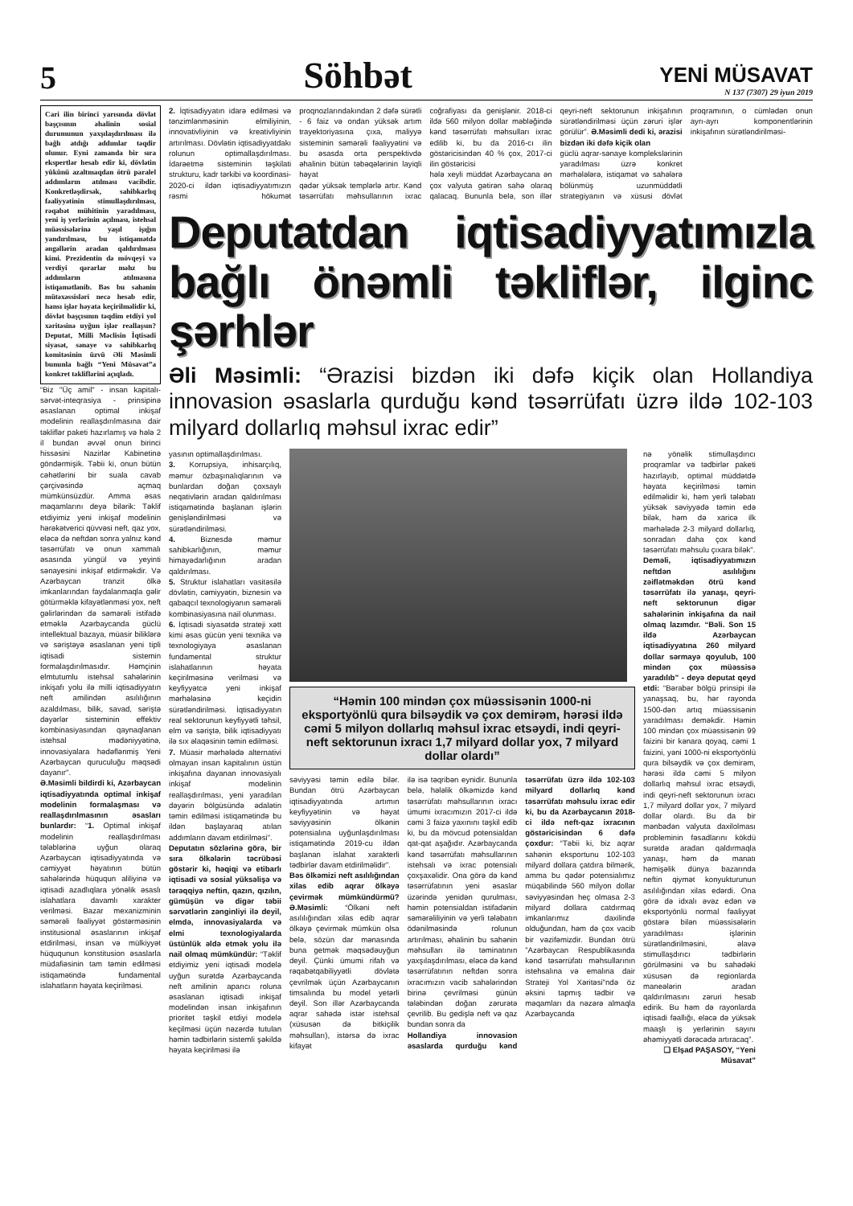5
Söhbət
YENİ MÜSAVAT
N 137 (7307) 29 iyun 2019
Cari ilin birinci yarısında dövlət başçısının əhalinin sosial durumunun yaxşılaşdırılması ilə bağlı atdığı addımlar təqdir olunur. Eyni zamanda bir sıra ekspertlər hesab edir ki, dövlətin yükünü azaltmaqdan ötrü paralel addımların atılması vacibdir. Konkretləşdirsək, sahibkarlıq fəaliyyətinin stimullaşdırılması, rəqabət mühitinin yaradılması, yeni iş yerlərinin açılması, istehsal müəssisələrinə yaşıl işığın yandırılması, bu istiqamətdə əngəllərin aradan qaldırılması kimi. Prezidentin də mövqeyi və verdiyi qərarlar məhz bu addımların atılmasına istiqamətlənib. Bəs bu sahənin mütəxəssisləri necə hesab edir, hansı işlər həyata keçirilməlidir ki, dövlət başçısının təqdim etdiyi yol xəritəsinə uyğun işlər reallaşsın? Deputat, Milli Məclisin İqtisadi siyasət, sənaye və sahibkarlıq komitəsinin üzvü Əli Məsimli bununla bağlı “Yeni Müsavat”a konkret təkliflərini açıqladı.
“Biz "Üç amil" - insan kapitalı-sərvət-inteqrasiya - prinsipinə əsaslanan optimal inkişaf modelinin reallaşdırılmasına dair təkliflər paketi hazırlamış və hələ 2 il bundan əvvəl onun birinci hissəsini Nazirlər Kabinetinə göndərmişik. Təbii ki, onun bütün cəhətlərini bir suala cavab çərçivəsində açmaq mümkünsüzdür. Amma əsas məqamlarını deyə bilərik: Təklif etdiyimiz yeni inkişaf modelinin hərəkətverici qüvvəsi neft, qaz yox, eləcə də neftdən sonra yalnız kənd təsərrüfatı və onun xammalı əsasında yüngül və yeyinti sənayesini inkişaf etdirməkdir. Və Azərbaycan tranzit ölkə imkanlarından faydalanmaqla gəlir götürməklə kifayətlənməsi yox, neft gəlirlərindən də səmərəli istifadə etməklə Azərbaycanda güclü intellektual bazaya, müasir biliklərə və səriştəyə əsaslanan yeni tipli iqtisadi sistemin formalaşdırılmasıdır. Həmçinin elmtutumlu istehsal sahələrinin inkişafı yolu ilə milli iqtisadiyyatın neft amilindən asılılığının azaldılması, bilik, savad, səriştə dəyərlər sisteminin effektiv kombinasiyasından qaynaqlanan istehsal mədəniyyətinə, innovasiyalara hədəflənmiş Yeni Azərbaycan quruculuğu məqsədi dayanır".
Ə.Məsimli bildirdi ki, Azərbaycan iqtisadiyyatında optimal inkişaf modelinin formalaşması və reallaşdırılmasının əsasları bunlardır: “1. Optimal inkişaf modelinin reallaşdırılması tələblərinə uyğun olaraq Azərbaycan iqtisadiyyatında və cəmiyyət həyatının bütün sahələrində hüququn aliliyinə və iqtisadi azadlıqlara yönəlik əsaslı islahatlara davamlı xarakter verilməsi. Bazar mexanizminin səmərəli fəaliyyət göstərməsinin institusional əsaslarının inkişaf etdirilməsi, insan və mülkiyyət hüququnun konstitusion əsaslarla müdafiəsinin tam təmin edilməsi istiqamətində fundamental islahatların həyata keçirilməsi.
2. İqtisadiyyatın idarə edilməsi və tənzimlənməsinin elmiliyinin, innovativliyinin və kreativliyinin artırılması. Dövlətin iqtisadiyyatdakı rolunun optimallaşdırılması. İdarəetmə sisteminin təşkilati strukturu, kadr tərkibi və koordinasi-
2020-ci ildən iqtisadiyyatımızın rəsmi hökumət proqnozlarındakından 2 dəfə sürətli - 6 faiz və ondan yüksək artım trayektoriyasına çıxa, maliyyə sisteminin səmərəli fəaliyyətini və bu əsasda orta perspektivdə əhalinin bütün təbəqələrinin layiqli həyat
qədər yüksək templərlə artır. Kənd təsərrüfatı məhsullarının ixrac coğrafiyası da genişlənir. 2018-ci ildə 560 milyon dollar məbləğində kənd təsərrüfatı məhsulları ixrac edilib ki, bu da 2016-cı ilin göstəricisindən 40 % çox, 2017-ci ilin göstəricisi
hələ xeyli müddət Azərbaycana ən çox valyuta gətirən sahə olaraq qalacaq. Bununla belə, son illər qeyri-neft sektorunun inkişafının sürətləndirilməsi üçün zəruri işlər görülür”. Ə.Məsimli dedi ki, ərazisi bizdən iki dəfə kiçik olan
güclü aqrar-sənaye komplekslərinin yaradılması üzrə konkret mərhələlərə, istiqamət və sahələrə bölünmüş uzunmüddətli strategiyanın və xüsusi dövlət proqramının, o cümlədən onun ayrı-ayrı komponentlərinin inkişafının sürətləndirilməsi-
Deputatdan iqtisadiyyatımızla bağlı önəmli təkliflər, ilginc şərhlər
Əli Məsimli: “Ərazisi bizdən iki dəfə kiçik olan Hollandiya innovasion əsaslarla qurduğu kənd təsərrüfatı üzrə ildə 102-103 milyard dollarlıq məhsul ixrac edir”
yasının optimallaşdırılması.
3. Korrupsiya, inhisarçılıq, məmur özbaşınalıqlarının və bunlardan doğan çoxsaylı neqativlərin aradan qaldırılması istiqamətində başlanan işlərin genişləndirilməsi və sürətləndirilməsi.
4. Biznesdə məmur sahibkarlığının, məmur himayədarlığının aradan qaldırılması.
5. Struktur islahatları vasitəsilə dövlətin, cəmiyyətin, biznesin və qabaqcıl texnologiyanın səmərəli kombinasiyasına nail olunması.
6. İqtisadi siyasətdə strateji xətt kimi əsas gücün yeni texnika və texnologiyaya əsaslanan fundamental struktur islahatlarının həyata keçirilməsinə verilməsi və keyfiyyətcə yeni inkişaf mərhələsinə keçidin sürətləndirilməsi. İqtisadiyyatın real sektorunun keyfiyyətli təhsil, elm və səriştə, bilik iqtisadiyyatı ilə sıx əlaqəsinin təmin edilməsi.
7. Müasir mərhələdə alternativi olmayan insan kapitalının üstün inkişafına dayanan innovasiyalı inkişaf modelinin reallaşdırılması, yeni yaradılan dəyərin bölgüsündə ədalətin təmin edilməsi istiqamətində bu ildən başlayaraq atılan addımların davam etdirilməsi".
Deputatın sözlərinə görə, bir sıra ölkələrin təcrübəsi göstərir ki, həqiqi və etibarlı iqtisadi və sosial yüksəlişə və tərəqqiyə neftin, qazın, qızılın, gümüşün və digər təbii sərvətlərin zənginliyi ilə deyil, elmdə, innovasiyalarda və elmi texnologiyalarda üstünlük əldə etmək yolu ilə nail olmaq mümkündür: “Təklif etdiyimiz yeni iqtisadi modelə uyğun surətdə Azərbaycanda neft amilinin aparıcı roluna əsaslanan iqtisadi inkişaf modelindən insan inkişafının prioritet təşkil etdiyi modelə keçilməsi üçün nəzərdə tutulan həmin tədbirlərin sistemli şəkildə həyata keçirilməsi ilə
“Həmin 100 mindən çox müəssisənin 1000-ni eksportyönlü qura bilsəydik və çox demirəm, hərəsi ildə cəmi 5 milyon dollarlıq məhsul ixrac etsəydi, indi qeyri-neft sektorunun ixracı 1,7 milyard dollar yox, 7 milyard dollar olardı”
səviyyəsi təmin edilə bilər. Bundan ötrü Azərbaycan iqtisadiyyatında artımın keyfiyyətinin və həyat səviyyəsinin ölkənin potensialına uyğunlaşdırılması istiqamətində 2019-cu ildən başlanan islahat xarakterli tədbirlər davam etdirilməlidir”.
Bəs ölkəmizi neft asılılığından xilas edib aqrar ölkəyə çevirmək mümkündürmü? Ə.Məsimli: “Ölkəni neft asılılığından xilas edib aqrar ölkəyə çevirmək mümkün olsa belə, sözün dar mənasında buna getmək məqsədəuyğun deyil. Çünki ümumi rifah və rəqabətqabiliyyətli dövlətə çevrilmək üçün Azərbaycanın timsalında bu model yetərli deyil. Son illər Azərbaycanda aqrar sahədə istər istehsal (xüsusən də bitkiçilik məhsulları), istərsə də ixrac kifayət
ilə isə təqribən eynidir. Bununla belə, hələlik ölkəmizdə kənd təsərrüfatı məhsullarının ixracı ümumi ixracımızın 2017-ci ildə cəmi 3 faizə yaxınını təşkil edib ki, bu da mövcud potensialdan qat-qat aşağıdır. Azərbaycanda kənd təsərrüfatı məhsullarının istehsalı və ixrac potensialı çoxşaxəlidir. Ona görə də kənd təsərrüfatının yeni əsaslar üzərində yenidən qurulması, həmin potensialdan istifadənin səmərəliliyinin və yerli tələbatın ödənilməsində rolunun artırılması, əhalinin bu sahənin məhsulları ilə təminatının yaxşılaşdırılması, eləcə də kənd təsərrüfatının neftdən sonra ixracımızın vacib sahələrindən birinə çevrilməsi günün tələbindən doğan zərurətə çevrilib. Bu gedişlə neft və qaz bundan sonra da
Hollandiya innovasion əsaslarda qurduğu kənd təsərrüfatı üzrə ildə 102-103 milyard dollarlıq kənd təsərrüfatı məhsulu ixrac edir ki, bu da Azərbaycanın 2018-ci ildə neft-qaz ixracının göstəricisindən 6 dəfə çoxdur: “Təbii ki, biz aqrar sahənin eksportunu 102-103 milyard dollara çatdıra bilmərik, amma bu qədər potensialımız müqabilində 560 milyon dollar səviyyəsindən heç olmasa 2-3 milyard dollara catdırmaq imkanlarımız daxilində olduğundan, həm də çox vacib bir vəzifəmizdir. Bundan ötrü ”Azərbaycan Respublikasında kənd təsərrüfatı məhsullarının istehsalına və emalına dair Strateji Yol Xəritəsi"ndə öz əksini tapmış tədbir və məqamları da nəzərə almaqla Azərbaycanda
nə yönəlik stimullaşdırıcı proqramlar və tədbirlər paketi hazırlayıb, optimal müddətdə həyata keçirilməsi təmin edilməlidir ki, həm yerli tələbatı yüksək səviyyədə təmin edə bilək, həm də xaricə ilk mərhələdə 2-3 milyard dollarlıq, sonradan daha çox kənd təsərrüfatı məhsulu çıxara bilək".
Deməli, iqtisadiyyatımızın neftdən asılılığını zəiflətməkdən ötrü kənd təsərrüfatı ilə yanaşı, qeyri-neft sektorunun digər sahələrinin inkişafına da nail olmaq lazımdır. “Bəli. Son 15 ildə Azərbaycan iqtisadiyyatına 260 milyard dollar sərmayə qoyulub, 100 mindən çox müəssisə yaradılıb” - deyə deputat qeyd etdi: “Bərabər bölgü prinsipi ilə yanaşsaq, bu, hər rayonda 1500-dən artıq müəssisənin yaradılması deməkdir. Həmin 100 mindən çox müəssisənin 99 faizini bir kənara qoyaq, cəmi 1 faizini, yəni 1000-ni eksportyönlü qura bilsəydik və çox demirəm, hərəsi ildə cəmi 5 milyon dollarlıq məhsul ixrac etsəydi, indi qeyri-neft sektorunun ixracı 1,7 milyard dollar yox, 7 milyard dollar olardı. Bu da bir mənbədən valyuta daxilolması probleminin fəsadlarını kökdü surətdə aradan qaldırmaqla yanaşı, həm də manatı həmişəlik dünya bazarında neftin qiymət konyukturunun asılılığından xilas edərdi. Ona görə də idxalı əvəz edən və eksportyönlü normal fəaliyyət göstərə bilən müəssisələrin yaradılması işlərinin sürətləndirilməsini, əlavə stimullaşdırıcı tədbirlərin görülməsini və bu sahədəki xüsusən də regionlarda maneələrin aradan qaldırılmasını zəruri hesab edirik. Bu həm də rayonlarda iqtisadi fəallığı, eləcə də yüksək maaşlı iş yerlərinin sayını əhəmiyyətli dərəcədə artıracaq”.
❑ Elşad PAŞASOY, “Yeni Müsavat”